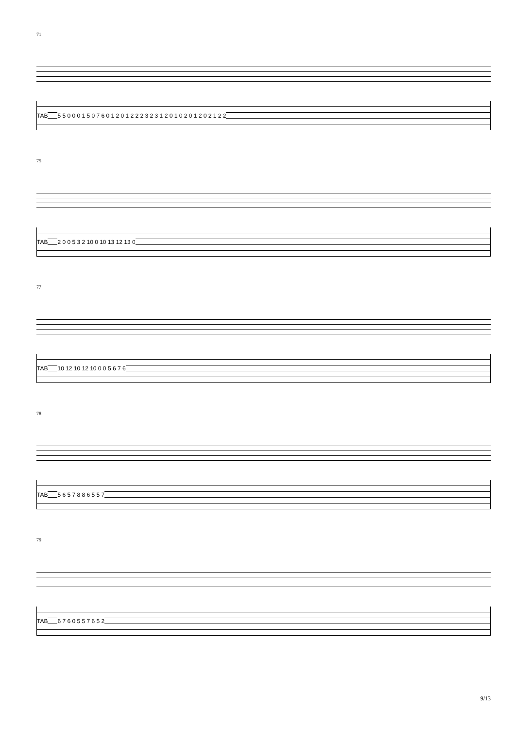71
TAB 5 5 0 0 0 1 5 0 7 6 0 1 2 0 1 2 2 2 3 2 3 1 2 0 1 0 2 0 1 2 0 2 1 2 2
75
TAB 2 0 0 5 3 2 10 0 10 13 12 13 0
77
TAB 10 12 10 12 10 0 0 5 6 7 6
78
TAB 5 6 5 7 8 8 6 5 5 7
79
TAB 6 7 6 0 5 5 7 6 5 2
9/13